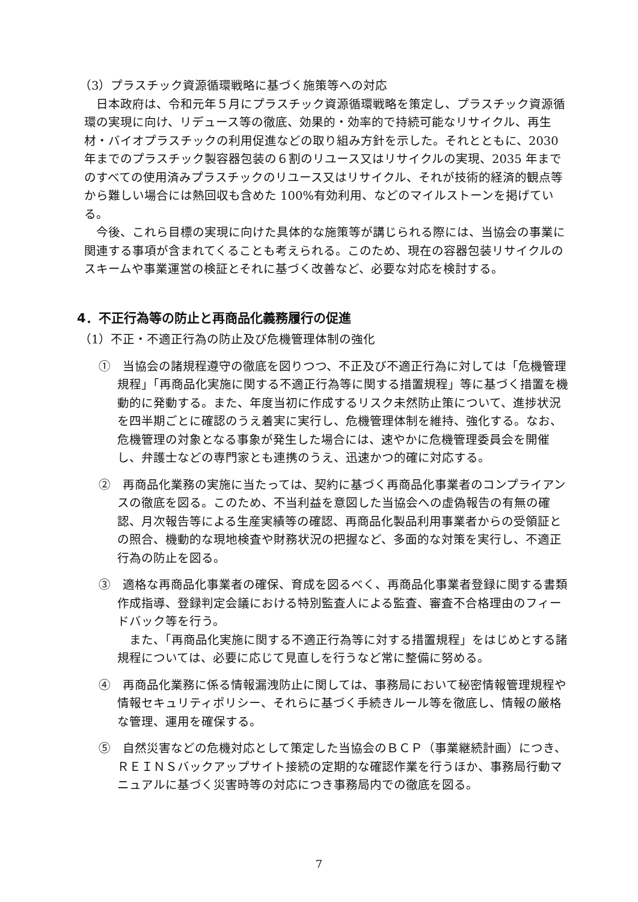（3）プラスチック資源循環戦略に基づく施策等への対応
日本政府は、令和元年５月にプラスチック資源循環戦略を策定し、プラスチック資源循環の実現に向け、リデュース等の徹底、効果的・効率的で持続可能なリサイクル、再生材・バイオプラスチックの利用促進などの取り組み方針を示した。それとともに、2030 年までのプラスチック製容器包装の６割のリユース又はリサイクルの実現、2035 年までのすべての使用済みプラスチックのリユース又はリサイクル、それが技術的経済的観点等から難しい場合には熱回収も含めた 100%有効利用、などのマイルストーンを掲げている。
今後、これら目標の実現に向けた具体的な施策等が講じられる際には、当協会の事業に関連する事項が含まれてくることも考えられる。このため、現在の容器包装リサイクルのスキームや事業運営の検証とそれに基づく改善など、必要な対応を検討する。
4．不正行為等の防止と再商品化義務履行の促進
（1）不正・不適正行為の防止及び危機管理体制の強化
①　当協会の諸規程遵守の徹底を図りつつ、不正及び不適正行為に対しては「危機管理規程」「再商品化実施に関する不適正行為等に関する措置規程」等に基づく措置を機動的に発動する。また、年度当初に作成するリスク未然防止策について、進捗状況を四半期ごとに確認のうえ着実に実行し、危機管理体制を維持、強化する。なお、危機管理の対象となる事象が発生した場合には、速やかに危機管理委員会を開催し、弁護士などの専門家とも連携のうえ、迅速かつ的確に対応する。
②　再商品化業務の実施に当たっては、契約に基づく再商品化事業者のコンプライアンスの徹底を図る。このため、不当利益を意図した当協会への虚偽報告の有無の確認、月次報告等による生産実績等の確認、再商品化製品利用事業者からの受領証との照合、機動的な現地検査や財務状況の把握など、多面的な対策を実行し、不適正行為の防止を図る。
③　適格な再商品化事業者の確保、育成を図るべく、再商品化事業者登録に関する書類作成指導、登録判定会議における特別監査人による監査、審査不合格理由のフィードバック等を行う。
　また、「再商品化実施に関する不適正行為等に対する措置規程」をはじめとする諸規程については、必要に応じて見直しを行うなど常に整備に努める。
④　再商品化業務に係る情報漏洩防止に関しては、事務局において秘密情報管理規程や情報セキュリティポリシー、それらに基づく手続きルール等を徹底し、情報の厳格な管理、運用を確保する。
⑤　自然災害などの危機対応として策定した当協会のＢＣＰ（事業継続計画）につき、ＲＥＩＮＳバックアップサイト接続の定期的な確認作業を行うほか、事務局行動マニュアルに基づく災害時等の対応につき事務局内での徹底を図る。
7